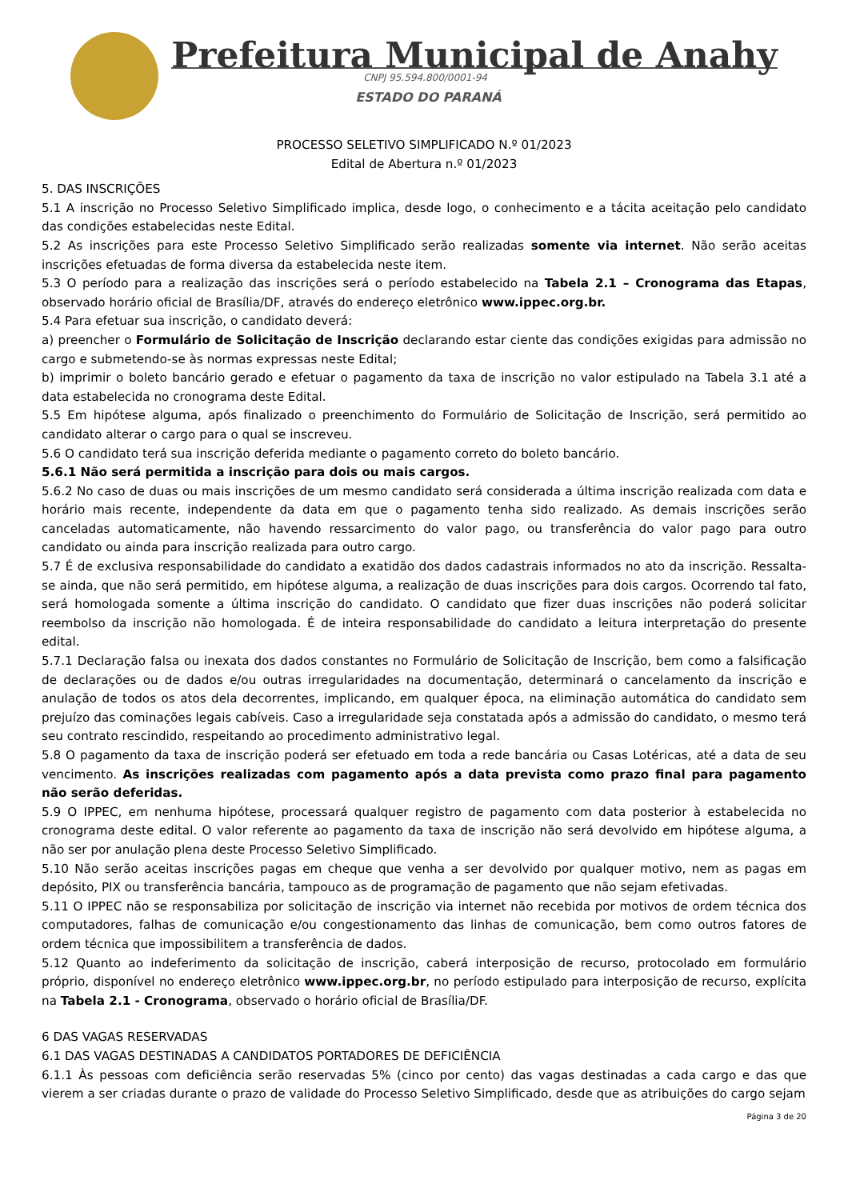Prefeitura Municipal de Anahy
CNPJ 95.594.800/0001-94
ESTADO DO PARANÁ
PROCESSO SELETIVO SIMPLIFICADO N.º 01/2023
Edital de Abertura n.º 01/2023
5. DAS INSCRIÇÕES
5.1 A inscrição no Processo Seletivo Simplificado implica, desde logo, o conhecimento e a tácita aceitação pelo candidato das condições estabelecidas neste Edital.
5.2 As inscrições para este Processo Seletivo Simplificado serão realizadas somente via internet. Não serão aceitas inscrições efetuadas de forma diversa da estabelecida neste item.
5.3 O período para a realização das inscrições será o período estabelecido na Tabela 2.1 – Cronograma das Etapas, observado horário oficial de Brasília/DF, através do endereço eletrônico www.ippec.org.br.
5.4 Para efetuar sua inscrição, o candidato deverá:
a) preencher o Formulário de Solicitação de Inscrição declarando estar ciente das condições exigidas para admissão no cargo e submetendo-se às normas expressas neste Edital;
b) imprimir o boleto bancário gerado e efetuar o pagamento da taxa de inscrição no valor estipulado na Tabela 3.1 até a data estabelecida no cronograma deste Edital.
5.5 Em hipótese alguma, após finalizado o preenchimento do Formulário de Solicitação de Inscrição, será permitido ao candidato alterar o cargo para o qual se inscreveu.
5.6 O candidato terá sua inscrição deferida mediante o pagamento correto do boleto bancário.
5.6.1 Não será permitida a inscrição para dois ou mais cargos.
5.6.2 No caso de duas ou mais inscrições de um mesmo candidato será considerada a última inscrição realizada com data e horário mais recente, independente da data em que o pagamento tenha sido realizado. As demais inscrições serão canceladas automaticamente, não havendo ressarcimento do valor pago, ou transferência do valor pago para outro candidato ou ainda para inscrição realizada para outro cargo.
5.7 É de exclusiva responsabilidade do candidato a exatidão dos dados cadastrais informados no ato da inscrição. Ressalta-se ainda, que não será permitido, em hipótese alguma, a realização de duas inscrições para dois cargos. Ocorrendo tal fato, será homologada somente a última inscrição do candidato. O candidato que fizer duas inscrições não poderá solicitar reembolso da inscrição não homologada. É de inteira responsabilidade do candidato a leitura interpretação do presente edital.
5.7.1 Declaração falsa ou inexata dos dados constantes no Formulário de Solicitação de Inscrição, bem como a falsificação de declarações ou de dados e/ou outras irregularidades na documentação, determinará o cancelamento da inscrição e anulação de todos os atos dela decorrentes, implicando, em qualquer época, na eliminação automática do candidato sem prejuízo das cominações legais cabíveis. Caso a irregularidade seja constatada após a admissão do candidato, o mesmo terá seu contrato rescindido, respeitando ao procedimento administrativo legal.
5.8 O pagamento da taxa de inscrição poderá ser efetuado em toda a rede bancária ou Casas Lotéricas, até a data de seu vencimento. As inscrições realizadas com pagamento após a data prevista como prazo final para pagamento não serão deferidas.
5.9 O IPPEC, em nenhuma hipótese, processará qualquer registro de pagamento com data posterior à estabelecida no cronograma deste edital. O valor referente ao pagamento da taxa de inscrição não será devolvido em hipótese alguma, a não ser por anulação plena deste Processo Seletivo Simplificado.
5.10 Não serão aceitas inscrições pagas em cheque que venha a ser devolvido por qualquer motivo, nem as pagas em depósito, PIX ou transferência bancária, tampouco as de programação de pagamento que não sejam efetivadas.
5.11 O IPPEC não se responsabiliza por solicitação de inscrição via internet não recebida por motivos de ordem técnica dos computadores, falhas de comunicação e/ou congestionamento das linhas de comunicação, bem como outros fatores de ordem técnica que impossibilitem a transferência de dados.
5.12 Quanto ao indeferimento da solicitação de inscrição, caberá interposição de recurso, protocolado em formulário próprio, disponível no endereço eletrônico www.ippec.org.br, no período estipulado para interposição de recurso, explícita na Tabela 2.1 - Cronograma, observado o horário oficial de Brasília/DF.
6 DAS VAGAS RESERVADAS
6.1 DAS VAGAS DESTINADAS A CANDIDATOS PORTADORES DE DEFICIÊNCIA
6.1.1 Às pessoas com deficiência serão reservadas 5% (cinco por cento) das vagas destinadas a cada cargo e das que vierem a ser criadas durante o prazo de validade do Processo Seletivo Simplificado, desde que as atribuições do cargo sejam
Página 3 de 20